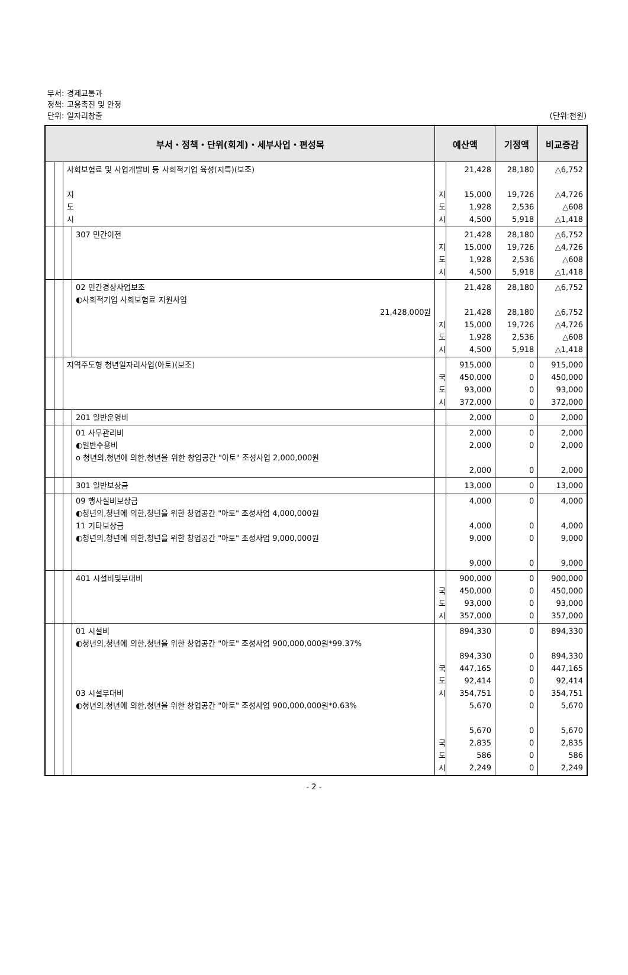부서: 경제교통과
정책: 고용촉진 및 안정
단위: 일자리창출 (단위:천원)
| 부서・정책・단위(회계)・세부사업・편성목 | | | | 예산액 | | 기정액 | 비교증감 |
| --- | --- | --- | --- | --- | --- | --- | --- |
| | | 사회보험료 및 사업개발비 등 사회적기업 육성(지특)(보조) 지 도 시 | | 지 도 시 | 21,428 15,000 1,928 4,500 | 28,180 19,726 2,536 5,918 | △6,752 △4,726 △608 △1,418 |
| | | | 307 민간이전 | 지 도 시 | 21,428 15,000 1,928 4,500 | 28,180 19,726 2,536 5,918 | △6,752 △4,726 △608 △1,418 |
| | | | 02 민간경상사업보조 ◐사회적기업 사회보험료 지원사업 21,428,000원 | 지 도 시 | 21,428 21,428 15,000 1,928 4,500 | 28,180 28,180 19,726 2,536 5,918 | △6,752 △6,752 △4,726 △608 △1,418 |
| | | 지역주도형 청년일자리사업(아토)(보조) | | 국 도 시 | 915,000 450,000 93,000 372,000 | 0 0 0 0 | 915,000 450,000 93,000 372,000 |
| | | | 201 일반운영비 | | 2,000 | 0 | 2,000 |
| | | | 01 사무관리비 ◐일반수용비 o 청년의,청년에 의한,청년을 위한 창업공간 "아토" 조성사업 2,000,000원 | | 2,000 2,000 2,000 | 0 0 0 | 2,000 2,000 2,000 |
| | | | 301 일반보상금 | | 13,000 | 0 | 13,000 |
| | | | 09 행사실비보상금 ◐청년의,청년에 의한,청년을 위한 창업공간 "아토" 조성사업 4,000,000원 11 기타보상금 ◐청년의,청년에 의한,청년을 위한 창업공간 "아토" 조성사업 9,000,000원 | | 4,000 4,000 9,000 9,000 | 0 0 0 0 | 4,000 4,000 9,000 9,000 |
| | | | 401 시설비및부대비 | 국 도 시 | 900,000 450,000 93,000 357,000 | 0 0 0 0 | 900,000 450,000 93,000 357,000 |
| | | | 01 시설비 ◐청년의,청년에 의한,청년을 위한 창업공간 "아토" 조성사업 900,000,000원*99.37% 03 시설부대비 ◐청년의,청년에 의한,청년을 위한 창업공간 "아토" 조성사업 900,000,000원*0.63% | 국 도 시 국 도 시 | 894,330 894,330 447,165 92,414 354,751 5,670 5,670 2,835 586 2,249 | 0 0 0 0 0 0 0 0 0 0 | 894,330 894,330 447,165 92,414 354,751 5,670 5,670 2,835 586 2,249 |
- 2 -